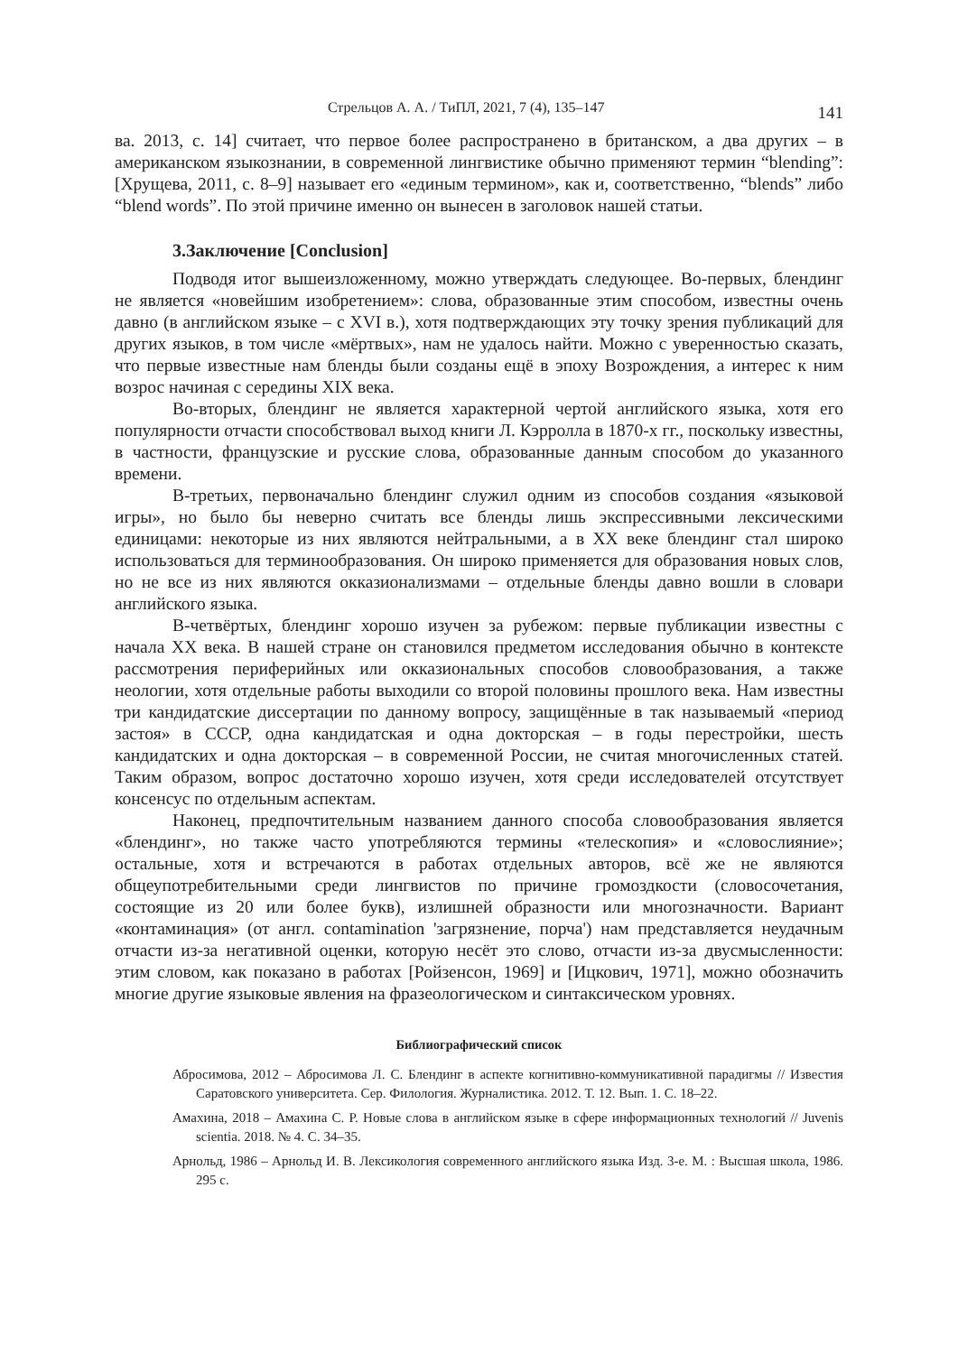Стрельцов А. А. / ТиПЛ, 2021, 7 (4), 135–147 141
ва. 2013, с. 14] считает, что первое более распространено в британском, а два других – в американском языкознании, в современной лингвистике обычно применяют термин “blending”: [Хрущева, 2011, с. 8–9] называет его «единым термином», как и, соответственно, “blends” либо “blend words”. По этой причине именно он вынесен в заголовок нашей статьи.
3.Заключение [Conclusion]
Подводя итог вышеизложенному, можно утверждать следующее. Во-первых, блендинг не является «новейшим изобретением»: слова, образованные этим способом, известны очень давно (в английском языке – с XVI в.), хотя подтверждающих эту точку зрения публикаций для других языков, в том числе «мёртвых», нам не удалось найти. Можно с уверенностью сказать, что первые известные нам бленды были созданы ещё в эпоху Возрождения, а интерес к ним возрос начиная с середины XIX века.
Во-вторых, блендинг не является характерной чертой английского языка, хотя его популярности отчасти способствовал выход книги Л. Кэрролла в 1870-х гг., поскольку известны, в частности, французские и русские слова, образованные данным способом до указанного времени.
В-третьих, первоначально блендинг служил одним из способов создания «языковой игры», но было бы неверно считать все бленды лишь экспрессивными лексическими единицами: некоторые из них являются нейтральными, а в XX веке блендинг стал широко использоваться для терминообразования. Он широко применяется для образования новых слов, но не все из них являются окказионализмами – отдельные бленды давно вошли в словари английского языка.
В-четвёртых, блендинг хорошо изучен за рубежом: первые публикации известны с начала XX века. В нашей стране он становился предметом исследования обычно в контексте рассмотрения периферийных или окказиональных способов словообразования, а также неологии, хотя отдельные работы выходили со второй половины прошлого века. Нам известны три кандидатские диссертации по данному вопросу, защищённые в так называемый «период застоя» в СССР, одна кандидатская и одна докторская – в годы перестройки, шесть кандидатских и одна докторская – в современной России, не считая многочисленных статей. Таким образом, вопрос достаточно хорошо изучен, хотя среди исследователей отсутствует консенсус по отдельным аспектам.
Наконец, предпочтительным названием данного способа словообразования является «блендинг», но также часто употребляются термины «телескопия» и «словослияние»; остальные, хотя и встречаются в работах отдельных авторов, всё же не являются общеупотребительными среди лингвистов по причине громоздкости (словосочетания, состоящие из 20 или более букв), излишней образности или многозначности. Вариант «контаминация» (от англ. contamination 'загрязнение, порча') нам представляется неудачным отчасти из-за негативной оценки, которую несёт это слово, отчасти из-за двусмысленности: этим словом, как показано в работах [Ройзенсон, 1969] и [Ицкович, 1971], можно обозначить многие другие языковые явления на фразеологическом и синтаксическом уровнях.
Библиографический список
Абросимова, 2012 – Абросимова Л. С. Блендинг в аспекте когнитивно-коммуникативной парадигмы // Известия Саратовского университета. Сер. Филология. Журналистика. 2012. Т. 12. Вып. 1. С. 18–22.
Амахина, 2018 – Амахина С. Р. Новые слова в английском языке в сфере информационных технологий // Juvenis scientia. 2018. № 4. С. 34–35.
Арнольд, 1986 – Арнольд И. В. Лексикология современного английского языка Изд. 3-е. М. : Высшая школа, 1986. 295 с.